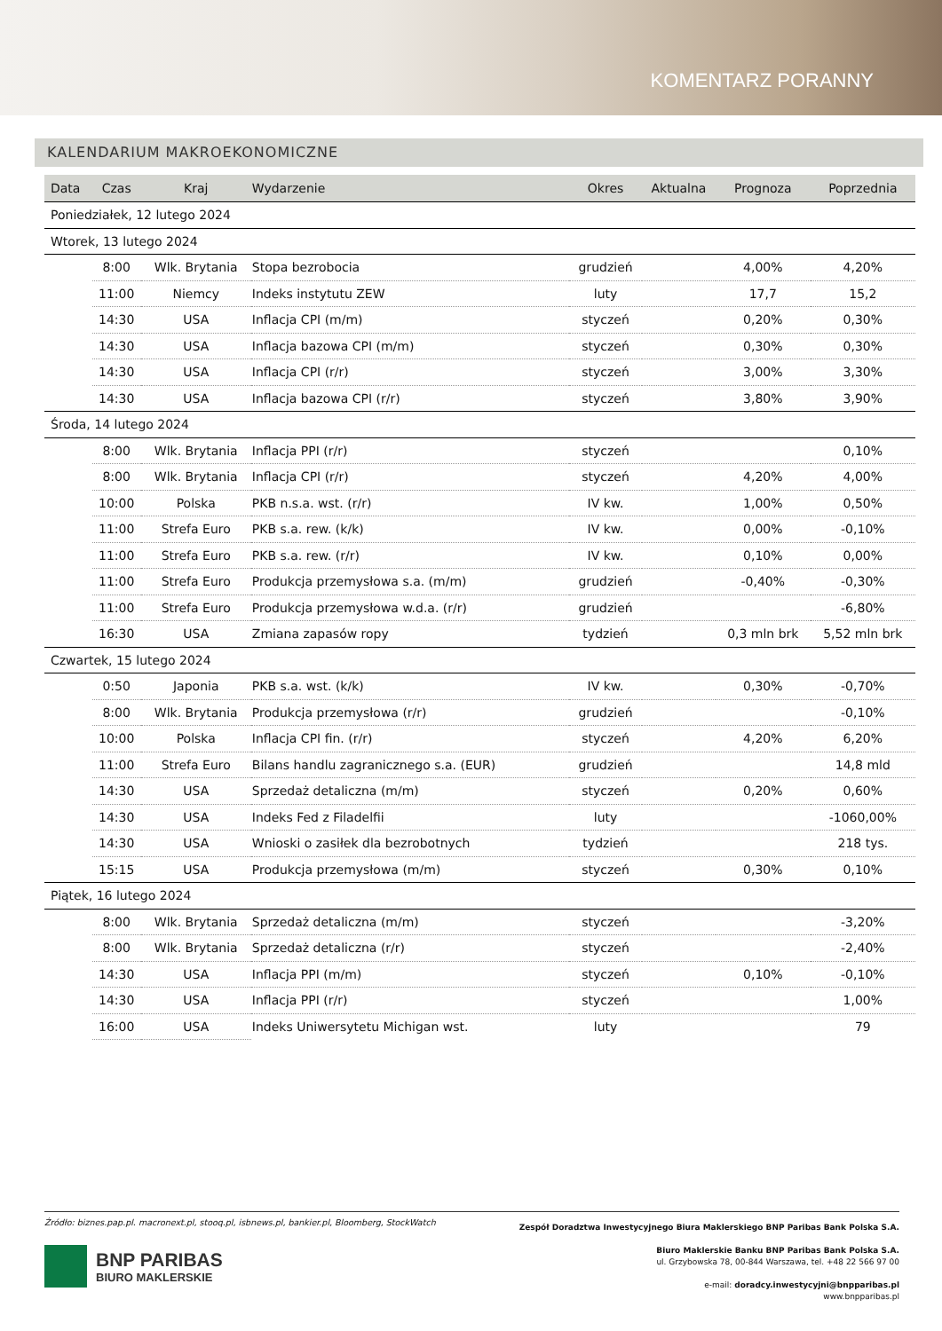KOMENTARZ PORANNY
KALENDARIUM MAKROEKONOMICZNE
| Data | Czas | Kraj | Wydarzenie | Okres | Aktualna | Prognoza | Poprzednia |
| --- | --- | --- | --- | --- | --- | --- | --- |
| Poniedziałek, 12 lutego 2024 | | | | | | | |
| Wtorek, 13 lutego 2024 | | | | | | | |
| | 8:00 | Wlk. Brytania | Stopa bezrobocia | grudzień | | 4,00% | 4,20% |
| | 11:00 | Niemcy | Indeks instytutu ZEW | luty | | 17,7 | 15,2 |
| | 14:30 | USA | Inflacja CPI (m/m) | styczeń | | 0,20% | 0,30% |
| | 14:30 | USA | Inflacja bazowa CPI (m/m) | styczeń | | 0,30% | 0,30% |
| | 14:30 | USA | Inflacja CPI (r/r) | styczeń | | 3,00% | 3,30% |
| | 14:30 | USA | Inflacja bazowa CPI (r/r) | styczeń | | 3,80% | 3,90% |
| Środa, 14 lutego 2024 | | | | | | | |
| | 8:00 | Wlk. Brytania | Inflacja PPI (r/r) | styczeń | | | 0,10% |
| | 8:00 | Wlk. Brytania | Inflacja CPI (r/r) | styczeń | | 4,20% | 4,00% |
| | 10:00 | Polska | PKB n.s.a. wst. (r/r) | IV kw. | | 1,00% | 0,50% |
| | 11:00 | Strefa Euro | PKB s.a. rew. (k/k) | IV kw. | | 0,00% | -0,10% |
| | 11:00 | Strefa Euro | PKB s.a. rew. (r/r) | IV kw. | | 0,10% | 0,00% |
| | 11:00 | Strefa Euro | Produkcja przemysłowa s.a. (m/m) | grudzień | | -0,40% | -0,30% |
| | 11:00 | Strefa Euro | Produkcja przemysłowa w.d.a. (r/r) | grudzień | | | -6,80% |
| | 16:30 | USA | Zmiana zapasów ropy | tydzień | | 0,3 mln brk | 5,52 mln brk |
| Czwartek, 15 lutego 2024 | | | | | | | |
| | 0:50 | Japonia | PKB s.a. wst. (k/k) | IV kw. | | 0,30% | -0,70% |
| | 8:00 | Wlk. Brytania | Produkcja przemysłowa (r/r) | grudzień | | | -0,10% |
| | 10:00 | Polska | Inflacja CPI fin. (r/r) | styczeń | | 4,20% | 6,20% |
| | 11:00 | Strefa Euro | Bilans handlu zagranicznego s.a. (EUR) | grudzień | | | 14,8 mld |
| | 14:30 | USA | Sprzedaż detaliczna (m/m) | styczeń | | 0,20% | 0,60% |
| | 14:30 | USA | Indeks Fed z Filadelfii | luty | | | -1060,00% |
| | 14:30 | USA | Wnioski o zasiłek dla bezrobotnych | tydzień | | | 218 tys. |
| | 15:15 | USA | Produkcja przemysłowa (m/m) | styczeń | | 0,30% | 0,10% |
| Piątek, 16 lutego 2024 | | | | | | | |
| | 8:00 | Wlk. Brytania | Sprzedaż detaliczna (m/m) | styczeń | | | -3,20% |
| | 8:00 | Wlk. Brytania | Sprzedaż detaliczna (r/r) | styczeń | | | -2,40% |
| | 14:30 | USA | Inflacja PPI (m/m) | styczeń | | 0,10% | -0,10% |
| | 14:30 | USA | Inflacja PPI (r/r) | styczeń | | | 1,00% |
| | 16:00 | USA | Indeks Uniwersytetu Michigan wst. | luty | | | 79 |
Źródło: biznes.pap.pl. macronext.pl, stooq.pl, isbnews.pl, bankier.pl, Bloomberg, StockWatch
BNP PARIBAS
BIURO MAKLERSKIE
Zespół Doradztwa Inwestycyjnego Biura Maklerskiego BNP Paribas Bank Polska S.A.
Biuro Maklerskie Banku BNP Paribas Bank Polska S.A.
ul. Grzybowska 78, 00-844 Warszawa, tel. +48 22 566 97 00
e-mail: doradcy.inwestycyjni@bnpparibas.pl
www.bnpparibas.pl